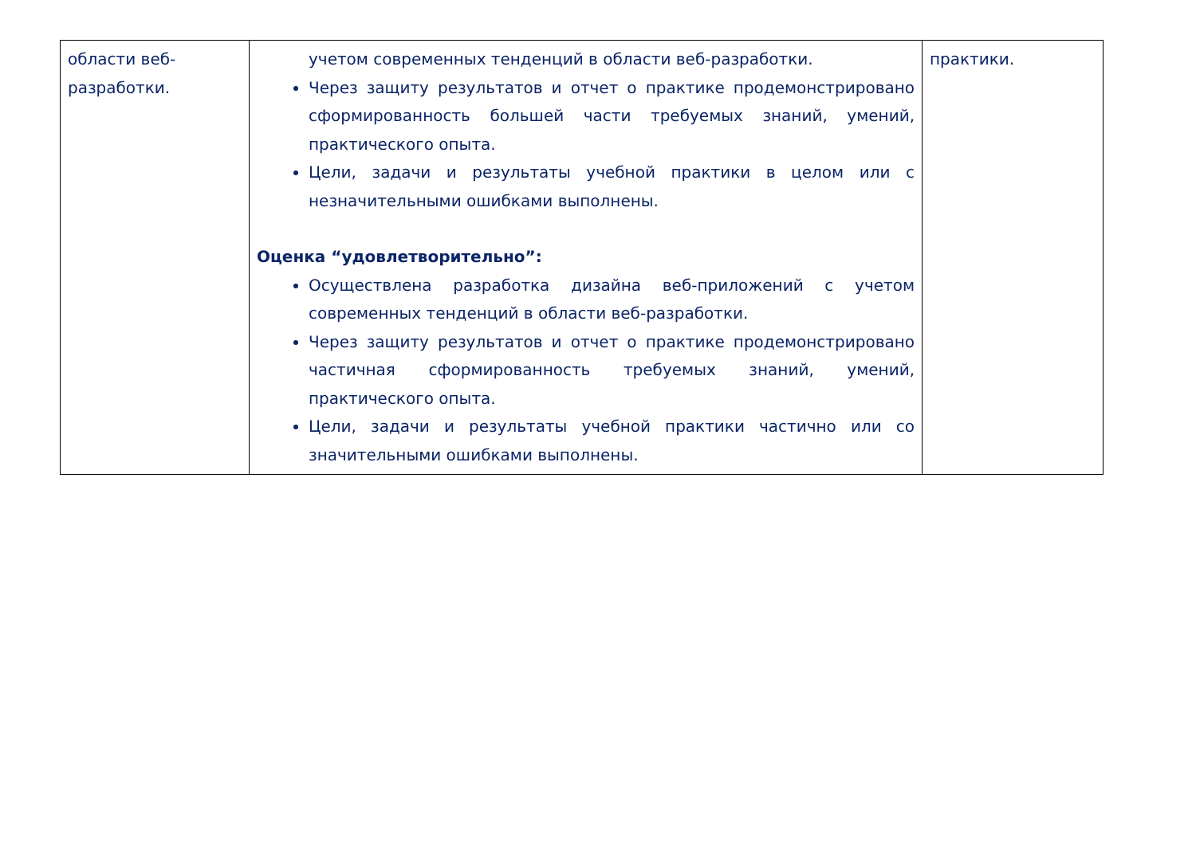| области веб-разработки. | учетом современных тенденций в области веб-разработки. Через защиту результатов и отчет о практике продемонстрировано сформированность большей части требуемых знаний, умений, практического опыта. Цели, задачи и результаты учебной практики в целом или с незначительными ошибками выполнены. Оценка “удовлетворительно”: Осуществлена разработка дизайна веб-приложений с учетом современных тенденций в области веб-разработки. Через защиту результатов и отчет о практике продемонстрировано частичная сформированность требуемых знаний, умений, практического опыта. Цели, задачи и результаты учебной практики частично или со значительными ошибками выполнены. | практики. |